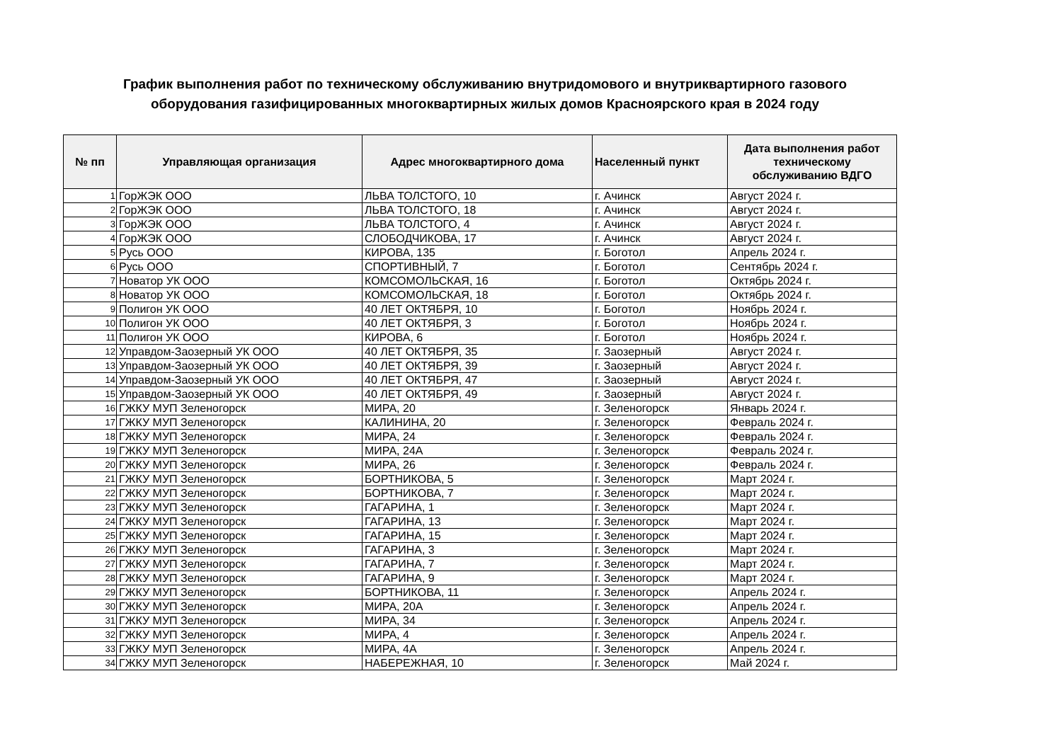График выполнения работ по техническому обслуживанию внутридомового и внутриквартирного газового
оборудования газифицированных многоквартирных жилых домов Красноярского края в 2024 году
| № пп | Управляющая организация | Адрес многоквартирного дома | Населенный пункт | Дата выполнения работ техническому обслуживанию ВДГО |
| --- | --- | --- | --- | --- |
| 1 | ГорЖЭК ООО | ЛЬВА ТОЛСТОГО, 10 | г. Ачинск | Август 2024 г. |
| 2 | ГорЖЭК ООО | ЛЬВА ТОЛСТОГО, 18 | г. Ачинск | Август 2024 г. |
| 3 | ГорЖЭК ООО | ЛЬВА ТОЛСТОГО, 4 | г. Ачинск | Август 2024 г. |
| 4 | ГорЖЭК ООО | СЛОБОДЧИКОВА, 17 | г. Ачинск | Август 2024 г. |
| 5 | Русь ООО | КИРОВА, 135 | г. Боготол | Апрель 2024 г. |
| 6 | Русь ООО | СПОРТИВНЫЙ, 7 | г. Боготол | Сентябрь 2024 г. |
| 7 | Новатор УК ООО | КОМСОМОЛЬСКАЯ, 16 | г. Боготол | Октябрь 2024 г. |
| 8 | Новатор УК ООО | КОМСОМОЛЬСКАЯ, 18 | г. Боготол | Октябрь 2024 г. |
| 9 | Полигон УК ООО | 40 ЛЕТ ОКТЯБРЯ, 10 | г. Боготол | Ноябрь 2024 г. |
| 10 | Полигон УК ООО | 40 ЛЕТ ОКТЯБРЯ, 3 | г. Боготол | Ноябрь 2024 г. |
| 11 | Полигон УК ООО | КИРОВА, 6 | г. Боготол | Ноябрь 2024 г. |
| 12 | Управдом-Заозерный УК ООО | 40 ЛЕТ ОКТЯБРЯ, 35 | г. Заозерный | Август 2024 г. |
| 13 | Управдом-Заозерный УК ООО | 40 ЛЕТ ОКТЯБРЯ, 39 | г. Заозерный | Август 2024 г. |
| 14 | Управдом-Заозерный УК ООО | 40 ЛЕТ ОКТЯБРЯ, 47 | г. Заозерный | Август 2024 г. |
| 15 | Управдом-Заозерный УК ООО | 40 ЛЕТ ОКТЯБРЯ, 49 | г. Заозерный | Август 2024 г. |
| 16 | ГЖКУ МУП Зеленогорск | МИРА, 20 | г. Зеленогорск | Январь 2024 г. |
| 17 | ГЖКУ МУП Зеленогорск | КАЛИНИНА, 20 | г. Зеленогорск | Февраль 2024 г. |
| 18 | ГЖКУ МУП Зеленогорск | МИРА, 24 | г. Зеленогорск | Февраль 2024 г. |
| 19 | ГЖКУ МУП Зеленогорск | МИРА, 24А | г. Зеленогорск | Февраль 2024 г. |
| 20 | ГЖКУ МУП Зеленогорск | МИРА, 26 | г. Зеленогорск | Февраль 2024 г. |
| 21 | ГЖКУ МУП Зеленогорск | БОРТНИКОВА, 5 | г. Зеленогорск | Март 2024 г. |
| 22 | ГЖКУ МУП Зеленогорск | БОРТНИКОВА, 7 | г. Зеленогорск | Март 2024 г. |
| 23 | ГЖКУ МУП Зеленогорск | ГАГАРИНА, 1 | г. Зеленогорск | Март 2024 г. |
| 24 | ГЖКУ МУП Зеленогорск | ГАГАРИНА, 13 | г. Зеленогорск | Март 2024 г. |
| 25 | ГЖКУ МУП Зеленогорск | ГАГАРИНА, 15 | г. Зеленогорск | Март 2024 г. |
| 26 | ГЖКУ МУП Зеленогорск | ГАГАРИНА, 3 | г. Зеленогорск | Март 2024 г. |
| 27 | ГЖКУ МУП Зеленогорск | ГАГАРИНА, 7 | г. Зеленогорск | Март 2024 г. |
| 28 | ГЖКУ МУП Зеленогорск | ГАГАРИНА, 9 | г. Зеленогорск | Март 2024 г. |
| 29 | ГЖКУ МУП Зеленогорск | БОРТНИКОВА, 11 | г. Зеленогорск | Апрель 2024 г. |
| 30 | ГЖКУ МУП Зеленогорск | МИРА, 20А | г. Зеленогорск | Апрель 2024 г. |
| 31 | ГЖКУ МУП Зеленогорск | МИРА, 34 | г. Зеленогорск | Апрель 2024 г. |
| 32 | ГЖКУ МУП Зеленогорск | МИРА, 4 | г. Зеленогорск | Апрель 2024 г. |
| 33 | ГЖКУ МУП Зеленогорск | МИРА, 4А | г. Зеленогорск | Апрель 2024 г. |
| 34 | ГЖКУ МУП Зеленогорск | НАБЕРЕЖНАЯ, 10 | г. Зеленогорск | Май 2024 г. |